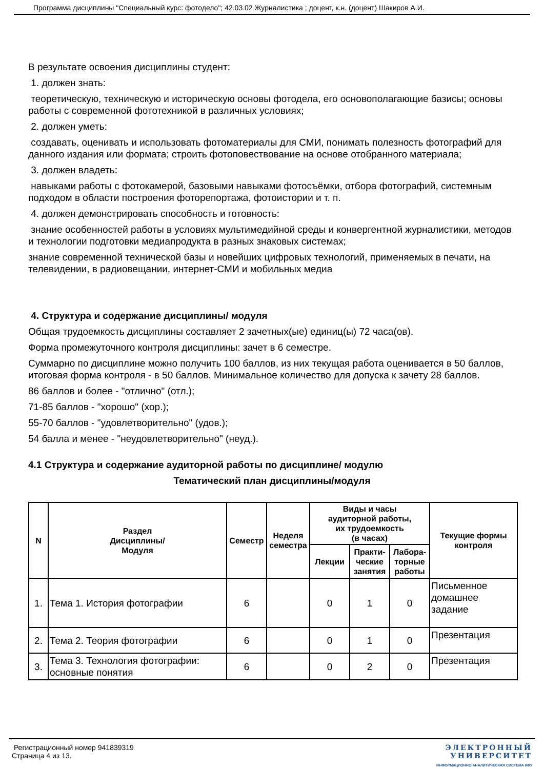Программа дисциплины "Специальный курс: фотодело"; 42.03.02 Журналистика ; доцент, к.н. (доцент) Шакиров А.И.
В результате освоения дисциплины студент:
1. должен знать:
теоретическую, техническую и историческую основы фотодела, его основополагающие базисы; основы работы с современной фототехникой в различных условиях;
2. должен уметь:
создавать, оценивать и использовать фотоматериалы для СМИ, понимать полезность фотографий для данного издания или формата; строить фотоповествование на основе отобранного материала;
3. должен владеть:
навыками работы с фотокамерой, базовыми навыками фотосъёмки, отбора фотографий, системным подходом в области построения фоторепортажа, фотоистории и т. п.
4. должен демонстрировать способность и готовность:
знание особенностей работы в условиях мультимедийной среды и конвергентной журналистики, методов и технологии подготовки медиапродукта в разных знаковых системах;
знание современной технической базы и новейших цифровых технологий, применяемых в печати, на телевидении, в радиовещании, интернет-СМИ и мобильных медиа
4. Структура и содержание дисциплины/ модуля
Общая трудоемкость дисциплины составляет 2 зачетных(ые) единиц(ы) 72 часа(ов).
Форма промежуточного контроля дисциплины: зачет в 6 семестре.
Суммарно по дисциплине можно получить 100 баллов, из них текущая работа оценивается в 50 баллов, итоговая форма контроля - в 50 баллов. Минимальное количество для допуска к зачету 28 баллов.
86 баллов и более - "отлично" (отл.);
71-85 баллов - "хорошо" (хор.);
55-70 баллов - "удовлетворительно" (удов.);
54 балла и менее - "неудовлетворительно" (неуд.).
4.1 Структура и содержание аудиторной работы по дисциплине/ модулю
Тематический план дисциплины/модуля
| N | Раздел Дисциплины/ Модуля | Семестр | Неделя семестра | Виды и часы аудиторной работы, их трудоемкость (в часах) | | | Текущие формы контроля |
| --- | --- | --- | --- | --- | --- | --- | --- |
| | | | | Лекции | Практи- ческие занятия | Лабора- торные работы | |
| 1. | Тема 1. История фотографии | 6 | | 0 | 1 | 0 | Письменное домашнее задание |
| 2. | Тема 2. Теория фотографии | 6 | | 0 | 1 | 0 | Презентация |
| 3. | Тема 3. Технология фотографии: основные понятия | 6 | | 0 | 2 | 0 | Презентация |
Регистрационный номер 941839319
Страница 4 из 13.
ЭЛЕКТРОННЫЙ
УНИВЕРСИТЕТ
ИНФОРМАЦИОННО-АНАЛИТИЧЕСКАЯ СИСТЕМА КФУ